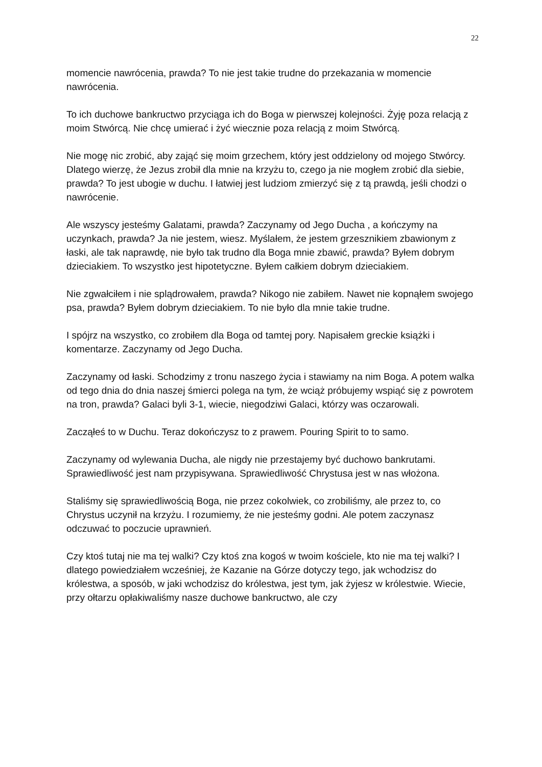22
momencie nawrócenia, prawda? To nie jest takie trudne do przekazania w momencie nawrócenia.
To ich duchowe bankructwo przyciąga ich do Boga w pierwszej kolejności. Żyję poza relacją z moim Stwórcą. Nie chcę umierać i żyć wiecznie poza relacją z moim Stwórcą.
Nie mogę nic zrobić, aby zająć się moim grzechem, który jest oddzielony od mojego Stwórcy. Dlatego wierzę, że Jezus zrobił dla mnie na krzyżu to, czego ja nie mogłem zrobić dla siebie, prawda? To jest ubogie w duchu. I łatwiej jest ludziom zmierzyć się z tą prawdą, jeśli chodzi o nawrócenie.
Ale wszyscy jesteśmy Galatami, prawda? Zaczynamy od Jego Ducha , a kończymy na uczynkach, prawda? Ja nie jestem, wiesz. Myślałem, że jestem grzesznikiem zbawionym z łaski, ale tak naprawdę, nie było tak trudno dla Boga mnie zbawić, prawda? Byłem dobrym dzieciakiem. To wszystko jest hipotetyczne. Byłem całkiem dobrym dzieciakiem.
Nie zgwałciłem i nie splądrowałem, prawda? Nikogo nie zabiłem. Nawet nie kopnąłem swojego psa, prawda? Byłem dobrym dzieciakiem. To nie było dla mnie takie trudne.
I spójrz na wszystko, co zrobiłem dla Boga od tamtej pory. Napisałem greckie książki i komentarze. Zaczynamy od Jego Ducha.
Zaczynamy od łaski. Schodzimy z tronu naszego życia i stawiamy na nim Boga. A potem walka od tego dnia do dnia naszej śmierci polega na tym, że wciąż próbujemy wspiąć się z powrotem na tron, prawda? Galaci byli 3-1, wiecie, niegodziwi Galaci, którzy was oczarowali.
Zacząłeś to w Duchu. Teraz dokończysz to z prawem. Pouring Spirit to to samo.
Zaczynamy od wylewania Ducha, ale nigdy nie przestajemy być duchowo bankrutami. Sprawiedliwość jest nam przypisywana. Sprawiedliwość Chrystusa jest w nas włożona.
Staliśmy się sprawiedliwością Boga, nie przez cokolwiek, co zrobiliśmy, ale przez to, co Chrystus uczynił na krzyżu. I rozumiemy, że nie jesteśmy godni. Ale potem zaczynasz odczuwać to poczucie uprawnień.
Czy ktoś tutaj nie ma tej walki? Czy ktoś zna kogoś w twoim kościele, kto nie ma tej walki? I dlatego powiedziałem wcześniej, że Kazanie na Górze dotyczy tego, jak wchodzisz do królestwa, a sposób, w jaki wchodzisz do królestwa, jest tym, jak żyjesz w królestwie. Wiecie, przy ołtarzu opłakiwaliśmy nasze duchowe bankructwo, ale czy